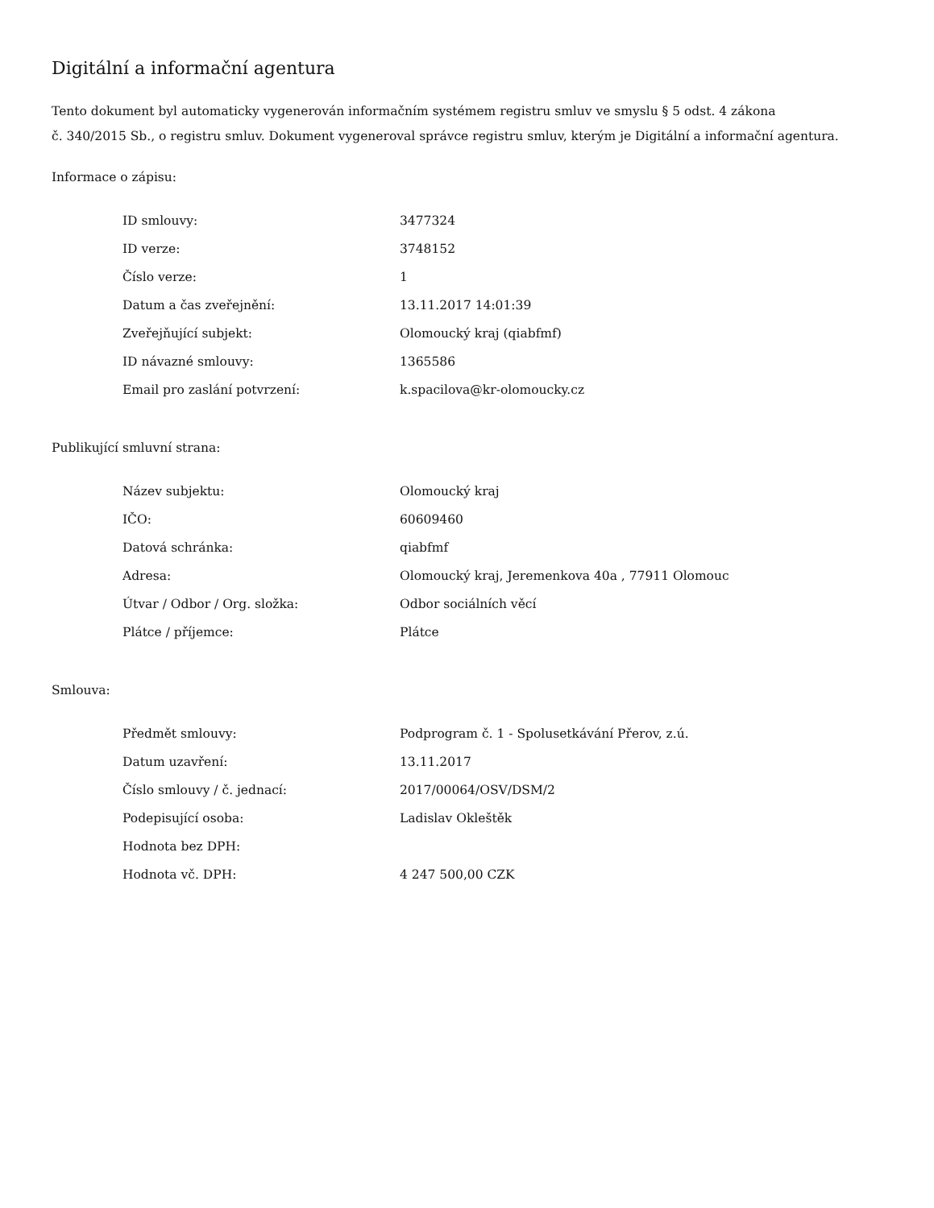Digitální a informační agentura
Tento dokument byl automaticky vygenerován informačním systémem registru smluv ve smyslu § 5 odst. 4 zákona
č. 340/2015 Sb., o registru smluv. Dokument vygeneroval správce registru smluv, kterým je Digitální a informační agentura.
Informace o zápisu:
| ID smlouvy: | 3477324 |
| ID verze: | 3748152 |
| Číslo verze: | 1 |
| Datum a čas zveřejnění: | 13.11.2017 14:01:39 |
| Zveřejňující subjekt: | Olomoucký kraj (qiabfmf) |
| ID návazné smlouvy: | 1365586 |
| Email pro zaslání potvrzení: | k.spacilova@kr-olomoucky.cz |
Publikující smluvní strana:
| Název subjektu: | Olomoucký kraj |
| IČO: | 60609460 |
| Datová schránka: | qiabfmf |
| Adresa: | Olomoucký kraj, Jeremenkova 40a , 77911 Olomouc |
| Útvar / Odbor / Org. složka: | Odbor sociálních věcí |
| Plátce / příjemce: | Plátce |
Smlouva:
| Předmět smlouvy: | Podprogram č. 1 - Spolusetkávání Přerov, z.ú. |
| Datum uzavření: | 13.11.2017 |
| Číslo smlouvy / č. jednací: | 2017/00064/OSV/DSM/2 |
| Podepisující osoba: | Ladislav Okleštěk |
| Hodnota bez DPH: | |
| Hodnota vč. DPH: | 4 247 500,00 CZK |